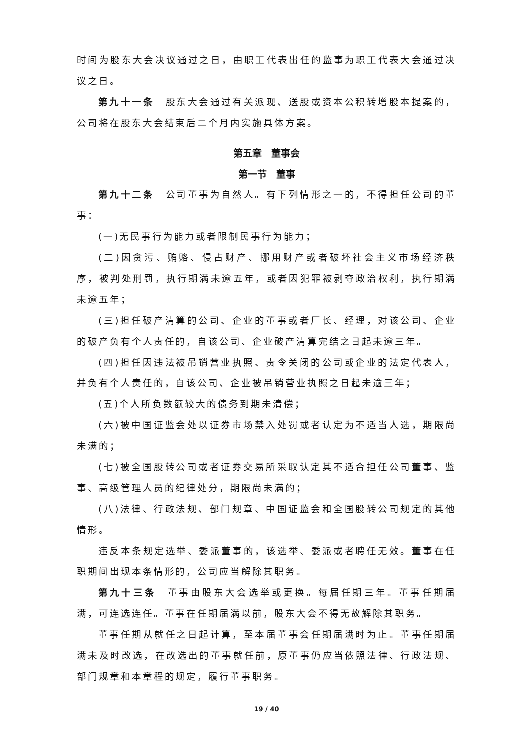时间为股东大会决议通过之日，由职工代表出任的监事为职工代表大会通过决议之日。
第九十一条　股东大会通过有关派现、送股或资本公积转增股本提案的，公司将在股东大会结束后二个月内实施具体方案。
第五章　董事会
第一节　董事
第九十二条　公司董事为自然人。有下列情形之一的，不得担任公司的董事：
(一)无民事行为能力或者限制民事行为能力；
(二)因贪污、贿赂、侵占财产、挪用财产或者破坏社会主义市场经济秩序，被判处刑罚，执行期满未逾五年，或者因犯罪被剥夺政治权利，执行期满未逾五年；
(三)担任破产清算的公司、企业的董事或者厂长、经理，对该公司、企业的破产负有个人责任的，自该公司、企业破产清算完结之日起未逾三年。
(四)担任因违法被吊销营业执照、责令关闭的公司或企业的法定代表人，并负有个人责任的，自该公司、企业被吊销营业执照之日起未逾三年；
(五)个人所负数额较大的债务到期未清偿；
(六)被中国证监会处以证券市场禁入处罚或者认定为不适当人选，期限尚未满的；
(七)被全国股转公司或者证券交易所采取认定其不适合担任公司董事、监事、高级管理人员的纪律处分，期限尚未满的；
(八)法律、行政法规、部门规章、中国证监会和全国股转公司规定的其他情形。
违反本条规定选举、委派董事的，该选举、委派或者聘任无效。董事在任职期间出现本条情形的，公司应当解除其职务。
第九十三条　董事由股东大会选举或更换。每届任期三年。董事任期届满，可连选连任。董事在任期届满以前，股东大会不得无故解除其职务。
董事任期从就任之日起计算，至本届董事会任期届满时为止。董事任期届满未及时改选，在改选出的董事就任前，原董事仍应当依照法律、行政法规、部门规章和本章程的规定，履行董事职务。
19 / 40